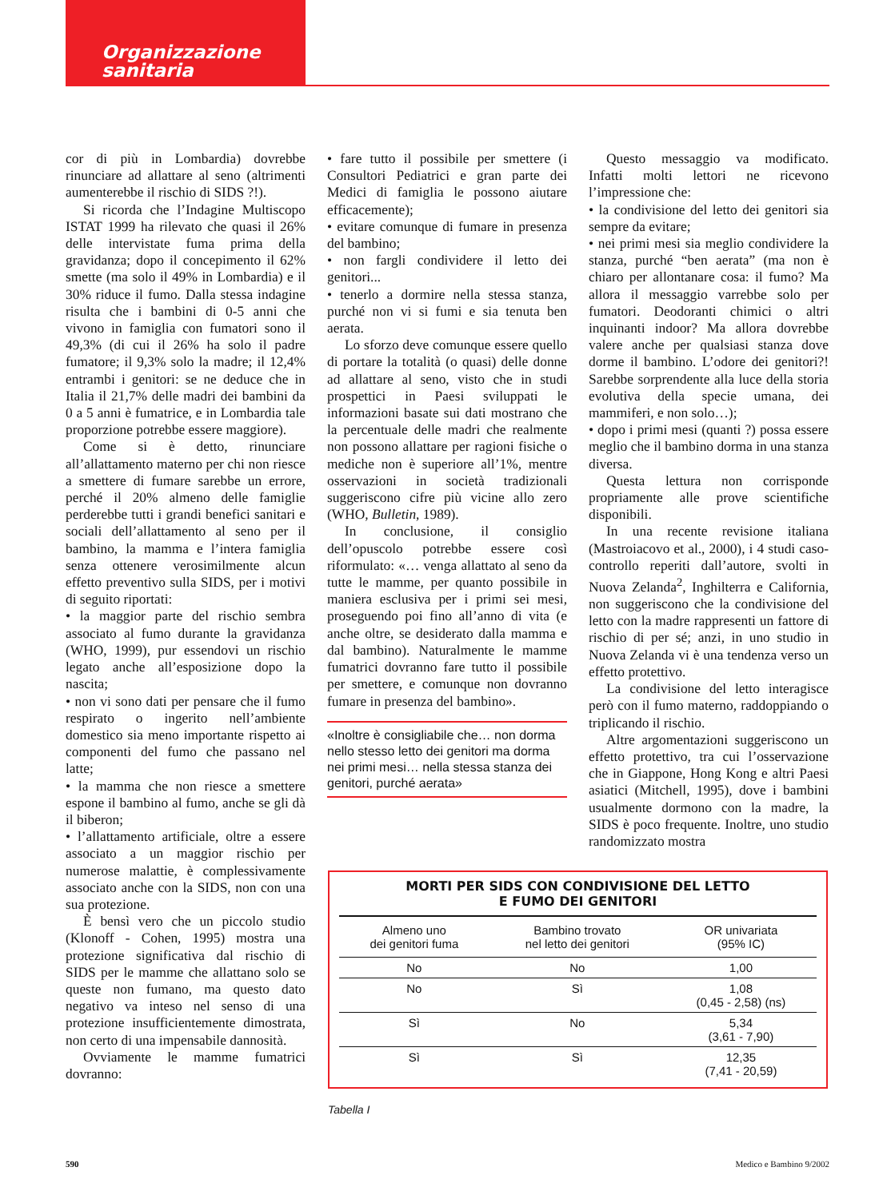Organizzazione
sanitaria
cor di più in Lombardia) dovrebbe rinunciare ad allattare al seno (altrimenti aumenterebbe il rischio di SIDS ?!).
Si ricorda che l’Indagine Multiscopo ISTAT 1999 ha rilevato che quasi il 26% delle intervistate fuma prima della gravidanza; dopo il concepimento il 62% smette (ma solo il 49% in Lombardia) e il 30% riduce il fumo. Dalla stessa indagine risulta che i bambini di 0-5 anni che vivono in famiglia con fumatori sono il 49,3% (di cui il 26% ha solo il padre fumatore; il 9,3% solo la madre; il 12,4% entrambi i genitori: se ne deduce che in Italia il 21,7% delle madri dei bambini da 0 a 5 anni è fumatrice, e in Lombardia tale proporzione potrebbe essere maggiore).
Come si è detto, rinunciare all’allattamento materno per chi non riesce a smettere di fumare sarebbe un errore, perché il 20% almeno delle famiglie perderebbe tutti i grandi benefici sanitari e sociali dell’allattamento al seno per il bambino, la mamma e l’intera famiglia senza ottenere verosimilmente alcun effetto preventivo sulla SIDS, per i motivi di seguito riportati:
• la maggior parte del rischio sembra associato al fumo durante la gravidanza (WHO, 1999), pur essendovi un rischio legato anche all’esposizione dopo la nascita;
• non vi sono dati per pensare che il fumo respirato o ingerito nell’ambiente domestico sia meno importante rispetto ai componenti del fumo che passano nel latte;
• la mamma che non riesce a smettere espone il bambino al fumo, anche se gli dà il biberon;
• l’allattamento artificiale, oltre a essere associato a un maggior rischio per numerose malattie, è complessivamente associato anche con la SIDS, non con una sua protezione.
È bensì vero che un piccolo studio (Klonoff - Cohen, 1995) mostra una protezione significativa dal rischio di SIDS per le mamme che allattano solo se queste non fumano, ma questo dato negativo va inteso nel senso di una protezione insufficientemente dimostrata, non certo di una impensabile dannosità.
Ovviamente le mamme fumatrici dovranno:
• fare tutto il possibile per smettere (i Consultori Pediatrici e gran parte dei Medici di famiglia le possono aiutare efficacemente);
• evitare comunque di fumare in presenza del bambino;
• non fargli condividere il letto dei genitori...
• tenerlo a dormire nella stessa stanza, purché non vi si fumi e sia tenuta ben aerata.
Lo sforzo deve comunque essere quello di portare la totalità (o quasi) delle donne ad allattare al seno, visto che in studi prospettici in Paesi sviluppati le informazioni basate sui dati mostrano che la percentuale delle madri che realmente non possono allattare per ragioni fisiche o mediche non è superiore all’1%, mentre osservazioni in società tradizionali suggeriscono cifre più vicine allo zero (WHO, Bulletin, 1989).
In conclusione, il consiglio dell’opuscolo potrebbe essere così riformulato: «… venga allattato al seno da tutte le mamme, per quanto possibile in maniera esclusiva per i primi sei mesi, proseguendo poi fino all’anno di vita (e anche oltre, se desiderato dalla mamma e dal bambino). Naturalmente le mamme fumatrici dovranno fare tutto il possibile per smettere, e comunque non dovranno fumare in presenza del bambino».
«Inoltre è consigliabile che… non dorma nello stesso letto dei genitori ma dorma nei primi mesi… nella stessa stanza dei genitori, purché aerata»
Questo messaggio va modificato. Infatti molti lettori ne ricevono l’impressione che:
• la condivisione del letto dei genitori sia sempre da evitare;
• nei primi mesi sia meglio condividere la stanza, purché “ben aerata” (ma non è chiaro per allontanare cosa: il fumo? Ma allora il messaggio varrebbe solo per fumatori. Deodoranti chimici o altri inquinanti indoor? Ma allora dovrebbe valere anche per qualsiasi stanza dove dorme il bambino. L’odore dei genitori?! Sarebbe sorprendente alla luce della storia evolutiva della specie umana, dei mammiferi, e non solo…);
• dopo i primi mesi (quanti ?) possa essere meglio che il bambino dorma in una stanza diversa.
Questa lettura non corrisponde propriamente alle prove scientifiche disponibili.
In una recente revisione italiana (Mastroiacovo et al., 2000), i 4 studi caso-controllo reperiti dall’autore, svolti in Nuova Zelanda<sup>2</sup>, Inghilterra e California, non suggeriscono che la condivisione del letto con la madre rappresenti un fattore di rischio di per sé; anzi, in uno studio in Nuova Zelanda vi è una tendenza verso un effetto protettivo.
La condivisione del letto interagisce però con il fumo materno, raddoppiando o triplicando il rischio.
Altre argomentazioni suggeriscono un effetto protettivo, tra cui l’osservazione che in Giappone, Hong Kong e altri Paesi asiatici (Mitchell, 1995), dove i bambini usualmente dormono con la madre, la SIDS è poco frequente. Inoltre, uno studio randomizzato mostra
MORTI PER SIDS CON CONDIVISIONE DEL LETTO
E FUMO DEI GENITORI
| Almeno uno dei genitori fuma | Bambino trovato nel letto dei genitori | OR univariata (95% IC) |
| --- | --- | --- |
| No | No | 1,00 |
| No | Sì | 1,08 (0,45 - 2,58) (ns) |
| Sì | No | 5,34 (3,61 - 7,90) |
| Sì | Sì | 12,35 (7,41 - 20,59) |
Tabella I
590 Medico e Bambino 9/2002